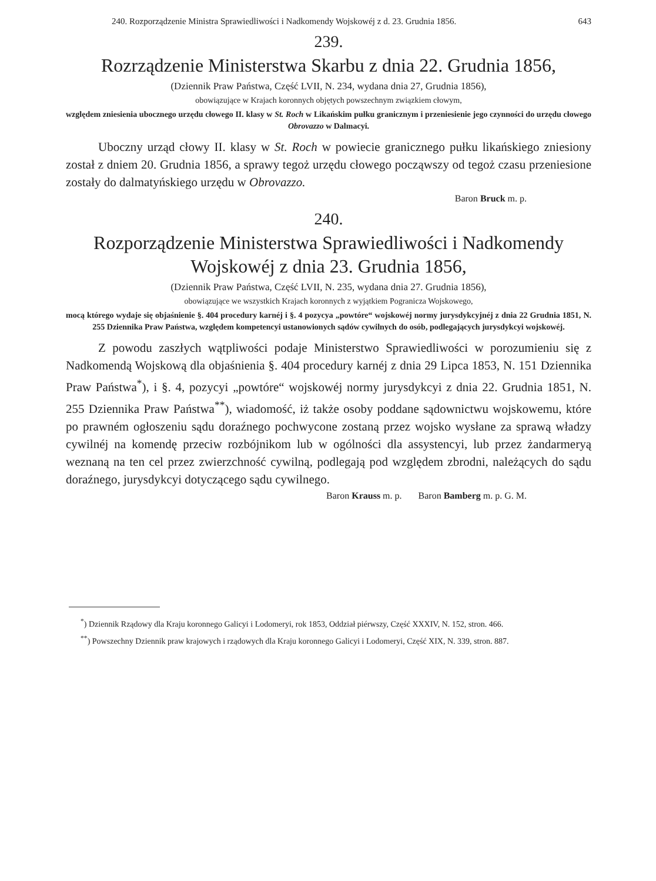240. Rozporządzenie Ministra Sprawiedliwości i Nadkomendy Wojskowéj z d. 23. Grudnia 1856. 643
239.
Rozrządzenie Ministerstwa Skarbu z dnia 22. Grudnia 1856,
(Dziennik Praw Państwa, Część LVII, N. 234, wydana dnia 27, Grudnia 1856),
obowiązujące w Krajach koronnych objętych powszechnym związkiem cłowym,
względem zniesienia ubocznego urzędu cłowego II. klasy w St. Roch w Likańskim pułku granicznym i przeniesienie jego czynności do urzędu cłowego Obrovazzo w Dalmacyi.
Uboczny urząd cłowy II. klasy w St. Roch w powiecie granicznego pułku likańskiego zniesiony został z dniem 20. Grudnia 1856, a sprawy tegoż urzędu cłowego począwszy od tegoż czasu przeniesione zostały do dalmatyńskiego urzędu w Obrovazzo.
Baron Bruck m. p.
240.
Rozporządzenie Ministerstwa Sprawiedliwości i Nadkomendy Wojskowéj z dnia 23. Grudnia 1856,
(Dziennik Praw Państwa, Część LVII, N. 235, wydana dnia 27. Grudnia 1856),
obowiązujące we wszystkich Krajach koronnych z wyjątkiem Pogranicza Wojskowego,
mocą którego wydaje się objaśnienie §. 404 procedury karnéj i §. 4 pozycya „powtóre“ wojskowéj normy jurysdykcyjnéj z dnia 22 Grudnia 1851, N. 255 Dziennika Praw Państwa, względem kompetencyi ustanowionych sądów cywilnych do osób, podlegających jurysdykcyi wojskowéj.
Z powodu zaszłych wątpliwości podaje Ministerstwo Sprawiedliwości w porozumieniu się z Nadkomendą Wojskową dla objaśnienia §. 404 procedury karnéj z dnia 29 Lipca 1853, N. 151 Dziennika Praw Państwa<sup>*</sup>), i §. 4, pozycyi „powtóre“ wojskowéj normy jurysdykcyi z dnia 22. Grudnia 1851, N. 255 Dziennika Praw Państwa<sup>**</sup>), wiadomość, iż także osoby poddane sądownictwu wojskowemu, które po prawném ogłoszeniu sądu doraźnego pochwycone zostaną przez wojsko wysłane za sprawą władzy cywilnéj na komendę przeciw rozbójnikom lub w ogólności dla assystencyi, lub przez żandarmeryą weznaną na ten cel przez zwierzchność cywilną, podlegają pod względem zbrodni, należących do sądu doraźnego, jurysdykcyi dotyczącego sądu cywilnego.
Baron Krauss m. p. Baron Bamberg m. p. G. M.
<sup>*</sup>) Dziennik Rządowy dla Kraju koronnego Galicyi i Lodomeryi, rok 1853, Oddział piérwszy, Część XXXIV, N. 152, stron. 466.
<sup>**</sup>) Powszechny Dziennik praw krajowych i rządowych dla Kraju koronnego Galicyi i Lodomeryi, Część XIX, N. 339, stron. 887.